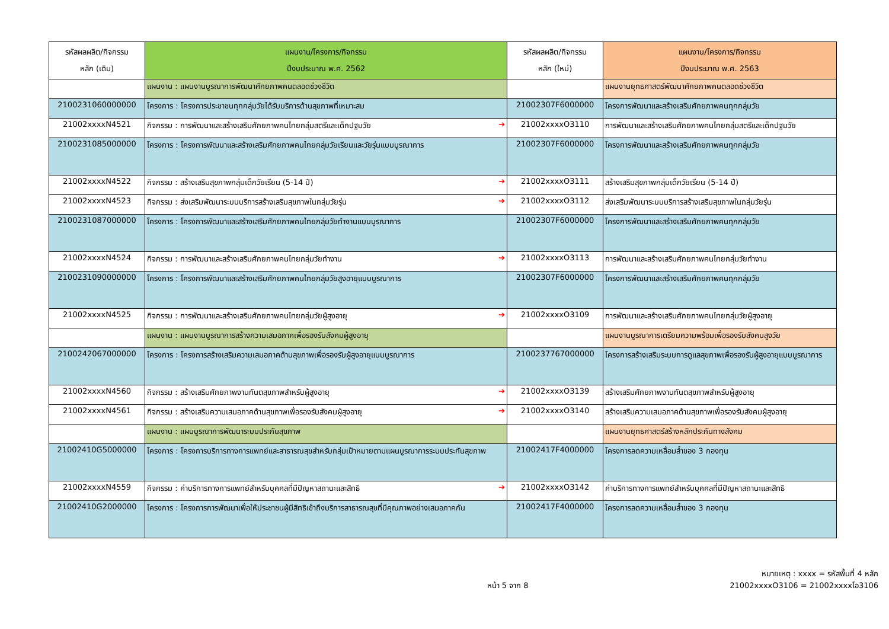| รหัสผลผลิต/กิจกรรม หลัก (เดิม) | แผนงาน/โครงการ/กิจกรรม ปีงบประมาณ พ.ศ. 2562 | รหัสผลผลิต/กิจกรรม หลัก (ใหม่) | แผนงาน/โครงการ/กิจกรรม ปีงบประมาณ พ.ศ. 2563 |
| --- | --- | --- | --- |
| | แผนงาน : แผนงานบูรณาการพัฒนาศักยภาพคนตลอดช่วงชีวิต | | แผนงานยุทธศาสตร์พัฒนาศักยภาพคนตลอดช่วงชีวิต |
| 2100231060000000 | โครงการ : โครงการประชาชนทุกกลุ่มวัยได้รับบริการด้านสุขภาพที่เหมาะสม | 21002307F6000000 | โครงการพัฒนาและสร้างเสริมศักยภาพคนทุกกลุ่มวัย |
| 21002xxxxN4521 | กิจกรรม : การพัฒนาและสร้างเสริมศักยภาพคนไทยกลุ่มสตรีและเด็กปฐมวัย ➔ | 21002xxxxO3110 | การพัฒนาและสร้างเสริมศักยภาพคนไทยกลุ่มสตรีและเด็กปฐมวัย |
| 2100231085000000 | โครงการ : โครงการพัฒนาและสร้างเสริมศักยภาพคนไทยกลุ่มวัยเรียนและวัยรุ่นแบบบูรณาการ | 21002307F6000000 | โครงการพัฒนาและสร้างเสริมศักยภาพคนทุกกลุ่มวัย |
| 21002xxxxN4522 | กิจกรรม : สร้างเสริมสุขภาพกลุ่มเด็กวัยเรียน (5-14 ปี) ➔ | 21002xxxxO3111 | สร้างเสริมสุขภาพกลุ่มเด็กวัยเรียน (5-14 ปี) |
| 21002xxxxN4523 | กิจกรรม : ส่งเสริมพัฒนาระบบบริการสร้างเสริมสุขภาพในกลุ่มวัยรุ่น ➔ | 21002xxxxO3112 | ส่งเสริมพัฒนาระบบบริการสร้างเสริมสุขภาพในกลุ่มวัยรุ่น |
| 2100231087000000 | โครงการ : โครงการพัฒนาและสร้างเสริมศักยภาพคนไทยกลุ่มวัยทำงานแบบบูรณาการ | 21002307F6000000 | โครงการพัฒนาและสร้างเสริมศักยภาพคนทุกกลุ่มวัย |
| 21002xxxxN4524 | กิจกรรม : การพัฒนาและสร้างเสริมศักยภาพคนไทยกลุ่มวัยทำงาน ➔ | 21002xxxxO3113 | การพัฒนาและสร้างเสริมศักยภาพคนไทยกลุ่มวัยทำงาน |
| 2100231090000000 | โครงการ : โครงการพัฒนาและสร้างเสริมศักยภาพคนไทยกลุ่มวัยสูงอายุแบบบูรณาการ | 21002307F6000000 | โครงการพัฒนาและสร้างเสริมศักยภาพคนทุกกลุ่มวัย |
| 21002xxxxN4525 | กิจกรรม : การพัฒนาและสร้างเสริมศักยภาพคนไทยกลุ่มวัยผู้สูงอายุ ➔ | 21002xxxxO3109 | การพัฒนาและสร้างเสริมศักยภาพคนไทยกลุ่มวัยผู้สูงอายุ |
| | แผนงาน : แผนงานบูรณาการสร้างความเสมอภาคเพื่อรองรับสังคมผู้สูงอายุ | | แผนงานบูรณาการเตรียมความพร้อมเพื่อรองรับสังคมสูงวัย |
| 2100242067000000 | โครงการ : โครงการสร้างเสริมความเสมอภาคด้านสุขภาพเพื่อรองรับผู้สูงอายุแบบบูรณาการ | 2100237767000000 | โครงการสร้างเสริมระบบการดูแลสุขภาพเพื่อรองรับผู้สูงอายุแบบบูรณาการ |
| 21002xxxxN4560 | กิจกรรม : สร้างเสริมศักยภาพงานทันตสุขภาพสำหรับผู้สูงอายุ ➔ | 21002xxxxO3139 | สร้างเสริมศักยภาพงานทันตสุขภาพสำหรับผู้สูงอายุ |
| 21002xxxxN4561 | กิจกรรม : สร้างเสริมความเสมอภาคด้านสุขภาพเพื่อรองรับสังคมผู้สูงอายุ ➔ | 21002xxxxO3140 | สร้างเสริมความเสมอภาคด้านสุขภาพเพื่อรองรับสังคมผู้สูงอายุ |
| | แผนงาน : แผนบูรณาการพัฒนาระบบประกันสุขภาพ | | แผนงานยุทธศาสตร์สร้างหลักประกันทางสังคม |
| 21002410G5000000 | โครงการ : โครงการบริการทางการแพทย์และสาธารณสุขสำหรับกลุ่มเป้าหมายตามแผนบูรณาการระบบประกันสุขภาพ | 21002417F4000000 | โครงการลดความเหลื่อมล้ำของ 3 กองทุน |
| 21002xxxxN4559 | กิจกรรม : ค่าบริการทางการแพทย์สำหรับบุคคลที่มีปัญหาสถานะและสิทธิ ➔ | 21002xxxxO3142 | ค่าบริการทางการแพทย์สำหรับบุคคลที่มีปัญหาสถานะและสิทธิ |
| 21002410G2000000 | โครงการ : โครงการการพัฒนาเพื่อให้ประชาชนผู้มีสิทธิเข้าถึงบริการสาธารณสุขที่มีคุณภาพอย่างเสมอภาคกัน | 21002417F4000000 | โครงการลดความเหลื่อมล้ำของ 3 กองทุน |
หน้า 5 จาก 8
หมายเหตุ : xxxx = รหัสพื้นที่ 4 หลัก
21002xxxxO3106 = 21002xxxxโอ3106